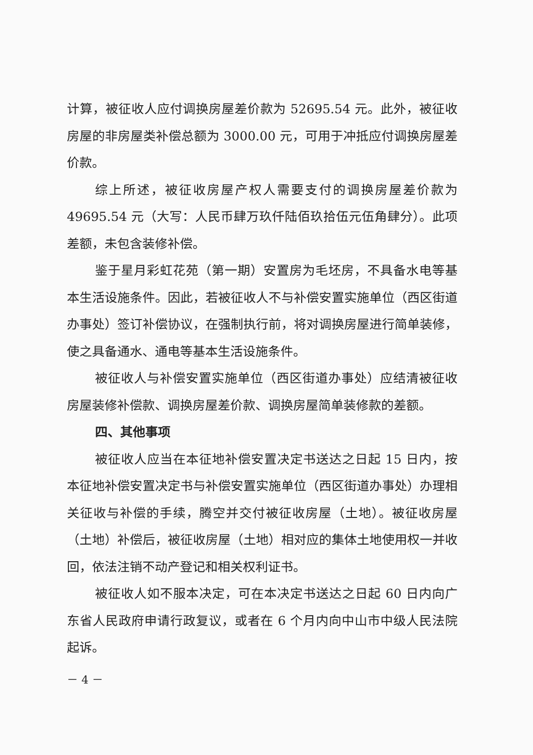计算，被征收人应付调换房屋差价款为 52695.54 元。此外，被征收房屋的非房屋类补偿总额为 3000.00 元，可用于冲抵应付调换房屋差价款。
综上所述，被征收房屋产权人需要支付的调换房屋差价款为 49695.54 元（大写：人民币肆万玖仟陆佰玖拾伍元伍角肆分）。此项差额，未包含装修补偿。
鉴于星月彩虹花苑（第一期）安置房为毛坯房，不具备水电等基本生活设施条件。因此，若被征收人不与补偿安置实施单位（西区街道办事处）签订补偿协议，在强制执行前，将对调换房屋进行简单装修，使之具备通水、通电等基本生活设施条件。
被征收人与补偿安置实施单位（西区街道办事处）应结清被征收房屋装修补偿款、调换房屋差价款、调换房屋简单装修款的差额。
四、其他事项
被征收人应当在本征地补偿安置决定书送达之日起 15 日内，按本征地补偿安置决定书与补偿安置实施单位（西区街道办事处）办理相关征收与补偿的手续，腾空并交付被征收房屋（土地）。被征收房屋（土地）补偿后，被征收房屋（土地）相对应的集体土地使用权一并收回，依法注销不动产登记和相关权利证书。
被征收人如不服本决定，可在本决定书送达之日起 60 日内向广东省人民政府申请行政复议，或者在 6 个月内向中山市中级人民法院起诉。
－ 4 －